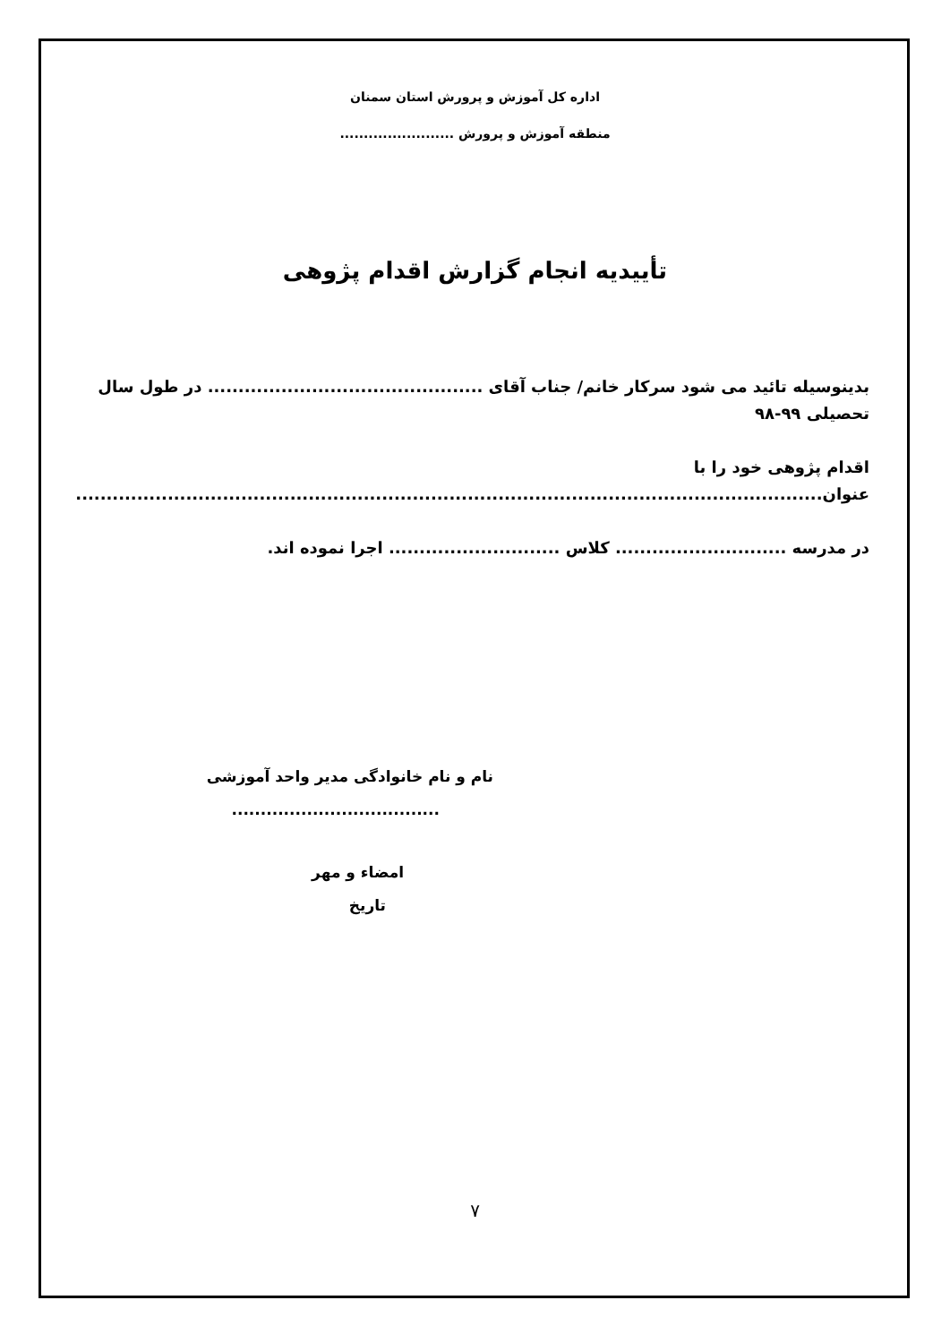اداره کل آموزش و پرورش استان سمنان
منطقه آموزش و پرورش ........................
تأییدیه انجام گزارش اقدام پژوهی
بدینوسیله تائید می شود سرکار خانم/ جناب آقای ............................................. در طول سال تحصیلی ۹۹-۹۸
اقدام پژوهی خود را با عنوان..........................................................................................................................
در مدرسه ............................ کلاس ............................ اجرا نموده اند.
نام و نام خانوادگی مدیر واحد آموزشی
....................................
امضاء و مهر
تاریخ
۷